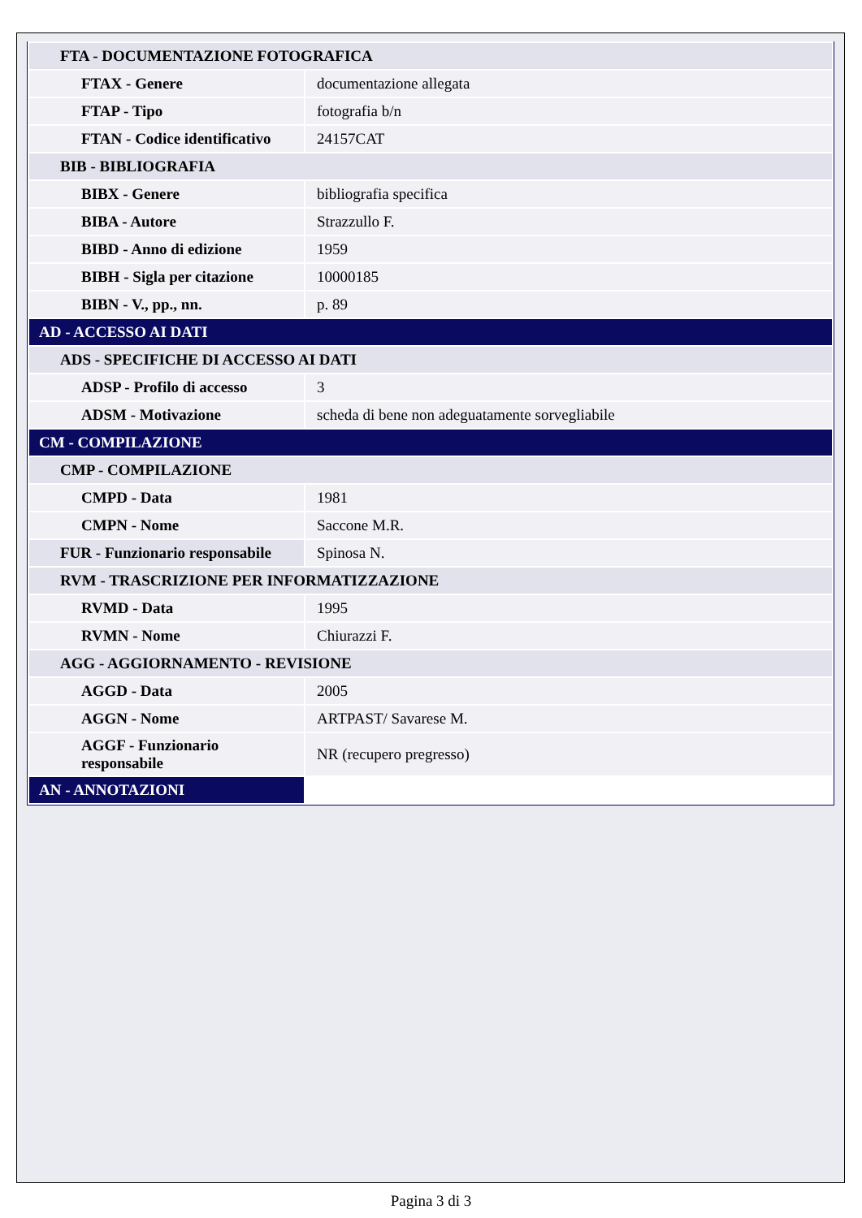| FTA - DOCUMENTAZIONE FOTOGRAFICA | |
| FTAX - Genere | documentazione allegata |
| FTAP - Tipo | fotografia b/n |
| FTAN - Codice identificativo | 24157CAT |
| BIB - BIBLIOGRAFIA | |
| BIBX - Genere | bibliografia specifica |
| BIBA - Autore | Strazzullo F. |
| BIBD - Anno di edizione | 1959 |
| BIBH - Sigla per citazione | 10000185 |
| BIBN - V., pp., nn. | p. 89 |
| AD - ACCESSO AI DATI | |
| ADS - SPECIFICHE DI ACCESSO AI DATI | |
| ADSP - Profilo di accesso | 3 |
| ADSM - Motivazione | scheda di bene non adeguatamente sorvegliabile |
| CM - COMPILAZIONE | |
| CMP - COMPILAZIONE | |
| CMPD - Data | 1981 |
| CMPN - Nome | Saccone M.R. |
| FUR - Funzionario responsabile | Spinosa N. |
| RVM - TRASCRIZIONE PER INFORMATIZZAZIONE | |
| RVMD - Data | 1995 |
| RVMN - Nome | Chiurazzi F. |
| AGG - AGGIORNAMENTO - REVISIONE | |
| AGGD - Data | 2005 |
| AGGN - Nome | ARTPAST/ Savarese M. |
| AGGF - Funzionario responsabile | NR (recupero pregresso) |
| AN - ANNOTAZIONI | |
Pagina 3 di 3